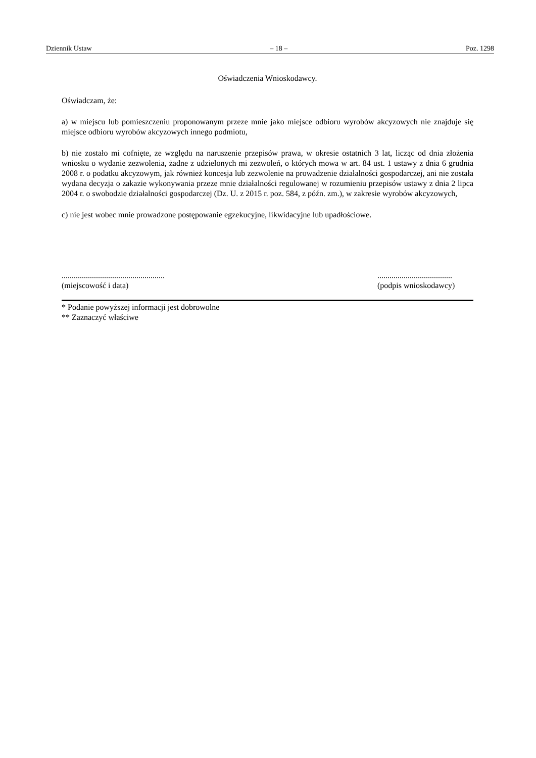Dziennik Ustaw – 18 – Poz. 1298
Oświadczenia Wnioskodawcy.
Oświadczam, że:
a) w miejscu lub pomieszczeniu proponowanym przeze mnie jako miejsce odbioru wyrobów akcyzowych nie znajduje się miejsce odbioru wyrobów akcyzowych innego podmiotu,
b) nie zostało mi cofnięte, ze względu na naruszenie przepisów prawa, w okresie ostatnich 3 lat, licząc od dnia złożenia wniosku o wydanie zezwolenia, żadne z udzielonych mi zezwoleń, o których mowa w art. 84 ust. 1 ustawy z dnia 6 grudnia 2008 r. o podatku akcyzowym, jak również koncesja lub zezwolenie na prowadzenie działalności gospodarczej, ani nie została wydana decyzja o zakazie wykonywania przeze mnie działalności regulowanej w rozumieniu przepisów ustawy z dnia 2 lipca 2004 r. o swobodzie działalności gospodarczej (Dz. U. z 2015 r. poz. 584, z późn. zm.), w zakresie wyrobów akcyzowych,
c) nie jest wobec mnie prowadzone postępowanie egzekucyjne, likwidacyjne lub upadłościowe.
...................................................
(miejscowość i data)
.....................................
(podpis wnioskodawcy)
* Podanie powyższej informacji jest dobrowolne
** Zaznaczyć właściwe